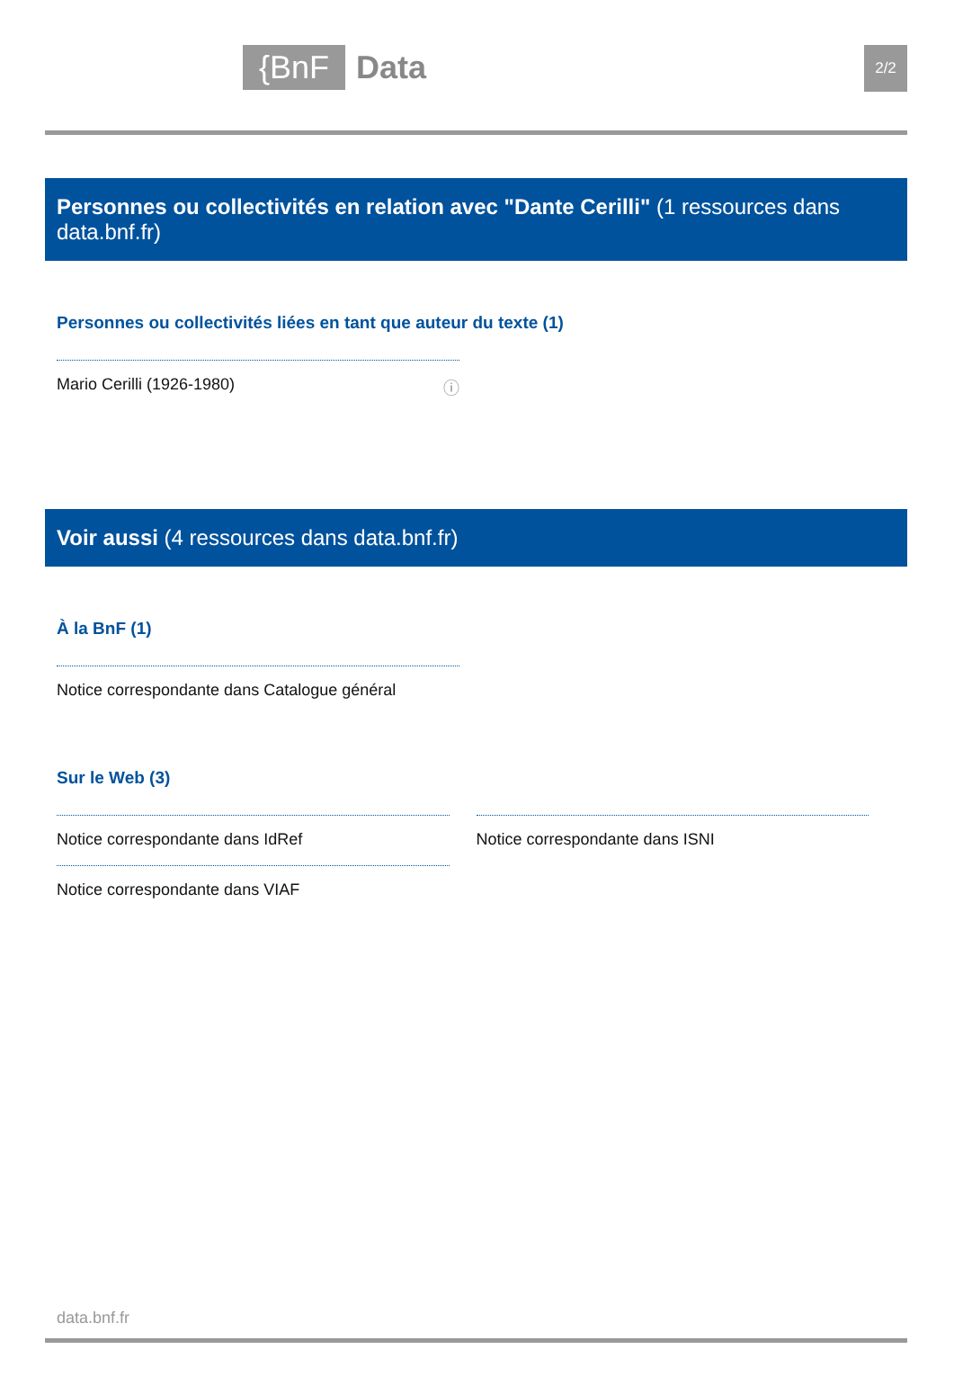{BnF Data 2/2
Personnes ou collectivités en relation avec "Dante Cerilli" (1 ressources dans data.bnf.fr)
Personnes ou collectivités liées en tant que auteur du texte (1)
Mario Cerilli (1926-1980) ⓘ
Voir aussi (4 ressources dans data.bnf.fr)
À la BnF (1)
Notice correspondante dans Catalogue général
Sur le Web (3)
Notice correspondante dans IdRef
Notice correspondante dans VIAF
Notice correspondante dans ISNI
data.bnf.fr